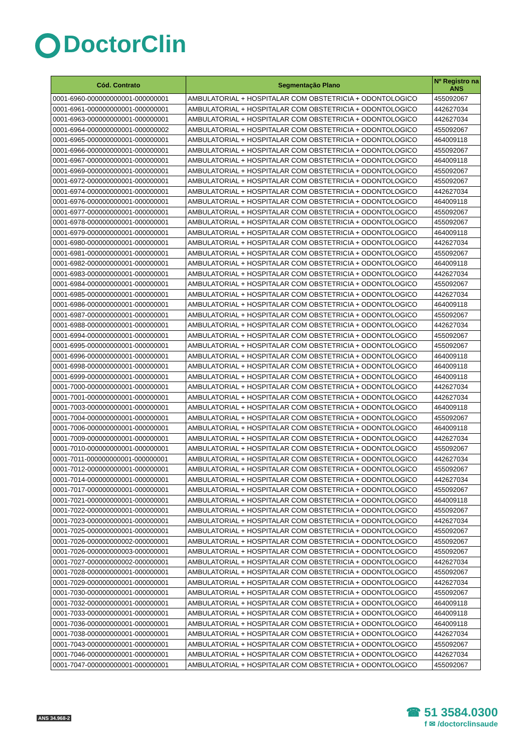DoctorClin
| Cód. Contrato | Segmentação Plano | Nº Registro na ANS |
| --- | --- | --- |
| 0001-6960-000000000001-000000001 | AMBULATORIAL + HOSPITALAR COM OBSTETRICIA + ODONTOLOGICO | 455092067 |
| 0001-6961-000000000001-000000001 | AMBULATORIAL + HOSPITALAR COM OBSTETRICIA + ODONTOLOGICO | 442627034 |
| 0001-6963-000000000001-000000001 | AMBULATORIAL + HOSPITALAR COM OBSTETRICIA + ODONTOLOGICO | 442627034 |
| 0001-6964-000000000001-000000002 | AMBULATORIAL + HOSPITALAR COM OBSTETRICIA + ODONTOLOGICO | 455092067 |
| 0001-6965-000000000001-000000001 | AMBULATORIAL + HOSPITALAR COM OBSTETRICIA + ODONTOLOGICO | 464009118 |
| 0001-6966-000000000001-000000001 | AMBULATORIAL + HOSPITALAR COM OBSTETRICIA + ODONTOLOGICO | 455092067 |
| 0001-6967-000000000001-000000001 | AMBULATORIAL + HOSPITALAR COM OBSTETRICIA + ODONTOLOGICO | 464009118 |
| 0001-6969-000000000001-000000001 | AMBULATORIAL + HOSPITALAR COM OBSTETRICIA + ODONTOLOGICO | 455092067 |
| 0001-6972-000000000001-000000001 | AMBULATORIAL + HOSPITALAR COM OBSTETRICIA + ODONTOLOGICO | 455092067 |
| 0001-6974-000000000001-000000001 | AMBULATORIAL + HOSPITALAR COM OBSTETRICIA + ODONTOLOGICO | 442627034 |
| 0001-6976-000000000001-000000001 | AMBULATORIAL + HOSPITALAR COM OBSTETRICIA + ODONTOLOGICO | 464009118 |
| 0001-6977-000000000001-000000001 | AMBULATORIAL + HOSPITALAR COM OBSTETRICIA + ODONTOLOGICO | 455092067 |
| 0001-6978-000000000001-000000001 | AMBULATORIAL + HOSPITALAR COM OBSTETRICIA + ODONTOLOGICO | 455092067 |
| 0001-6979-000000000001-000000001 | AMBULATORIAL + HOSPITALAR COM OBSTETRICIA + ODONTOLOGICO | 464009118 |
| 0001-6980-000000000001-000000001 | AMBULATORIAL + HOSPITALAR COM OBSTETRICIA + ODONTOLOGICO | 442627034 |
| 0001-6981-000000000001-000000001 | AMBULATORIAL + HOSPITALAR COM OBSTETRICIA + ODONTOLOGICO | 455092067 |
| 0001-6982-000000000001-000000001 | AMBULATORIAL + HOSPITALAR COM OBSTETRICIA + ODONTOLOGICO | 464009118 |
| 0001-6983-000000000001-000000001 | AMBULATORIAL + HOSPITALAR COM OBSTETRICIA + ODONTOLOGICO | 442627034 |
| 0001-6984-000000000001-000000001 | AMBULATORIAL + HOSPITALAR COM OBSTETRICIA + ODONTOLOGICO | 455092067 |
| 0001-6985-000000000001-000000001 | AMBULATORIAL + HOSPITALAR COM OBSTETRICIA + ODONTOLOGICO | 442627034 |
| 0001-6986-000000000001-000000001 | AMBULATORIAL + HOSPITALAR COM OBSTETRICIA + ODONTOLOGICO | 464009118 |
| 0001-6987-000000000001-000000001 | AMBULATORIAL + HOSPITALAR COM OBSTETRICIA + ODONTOLOGICO | 455092067 |
| 0001-6988-000000000001-000000001 | AMBULATORIAL + HOSPITALAR COM OBSTETRICIA + ODONTOLOGICO | 442627034 |
| 0001-6994-000000000001-000000001 | AMBULATORIAL + HOSPITALAR COM OBSTETRICIA + ODONTOLOGICO | 455092067 |
| 0001-6995-000000000001-000000001 | AMBULATORIAL + HOSPITALAR COM OBSTETRICIA + ODONTOLOGICO | 455092067 |
| 0001-6996-000000000001-000000001 | AMBULATORIAL + HOSPITALAR COM OBSTETRICIA + ODONTOLOGICO | 464009118 |
| 0001-6998-000000000001-000000001 | AMBULATORIAL + HOSPITALAR COM OBSTETRICIA + ODONTOLOGICO | 464009118 |
| 0001-6999-000000000001-000000001 | AMBULATORIAL + HOSPITALAR COM OBSTETRICIA + ODONTOLOGICO | 464009118 |
| 0001-7000-000000000001-000000001 | AMBULATORIAL + HOSPITALAR COM OBSTETRICIA + ODONTOLOGICO | 442627034 |
| 0001-7001-000000000001-000000001 | AMBULATORIAL + HOSPITALAR COM OBSTETRICIA + ODONTOLOGICO | 442627034 |
| 0001-7003-000000000001-000000001 | AMBULATORIAL + HOSPITALAR COM OBSTETRICIA + ODONTOLOGICO | 464009118 |
| 0001-7004-000000000001-000000001 | AMBULATORIAL + HOSPITALAR COM OBSTETRICIA + ODONTOLOGICO | 455092067 |
| 0001-7006-000000000001-000000001 | AMBULATORIAL + HOSPITALAR COM OBSTETRICIA + ODONTOLOGICO | 464009118 |
| 0001-7009-000000000001-000000001 | AMBULATORIAL + HOSPITALAR COM OBSTETRICIA + ODONTOLOGICO | 442627034 |
| 0001-7010-000000000001-000000001 | AMBULATORIAL + HOSPITALAR COM OBSTETRICIA + ODONTOLOGICO | 455092067 |
| 0001-7011-000000000001-000000001 | AMBULATORIAL + HOSPITALAR COM OBSTETRICIA + ODONTOLOGICO | 442627034 |
| 0001-7012-000000000001-000000001 | AMBULATORIAL + HOSPITALAR COM OBSTETRICIA + ODONTOLOGICO | 455092067 |
| 0001-7014-000000000001-000000001 | AMBULATORIAL + HOSPITALAR COM OBSTETRICIA + ODONTOLOGICO | 442627034 |
| 0001-7017-000000000001-000000001 | AMBULATORIAL + HOSPITALAR COM OBSTETRICIA + ODONTOLOGICO | 455092067 |
| 0001-7021-000000000001-000000001 | AMBULATORIAL + HOSPITALAR COM OBSTETRICIA + ODONTOLOGICO | 464009118 |
| 0001-7022-000000000001-000000001 | AMBULATORIAL + HOSPITALAR COM OBSTETRICIA + ODONTOLOGICO | 455092067 |
| 0001-7023-000000000001-000000001 | AMBULATORIAL + HOSPITALAR COM OBSTETRICIA + ODONTOLOGICO | 442627034 |
| 0001-7025-000000000001-000000001 | AMBULATORIAL + HOSPITALAR COM OBSTETRICIA + ODONTOLOGICO | 455092067 |
| 0001-7026-000000000002-000000001 | AMBULATORIAL + HOSPITALAR COM OBSTETRICIA + ODONTOLOGICO | 455092067 |
| 0001-7026-000000000003-000000001 | AMBULATORIAL + HOSPITALAR COM OBSTETRICIA + ODONTOLOGICO | 455092067 |
| 0001-7027-000000000002-000000001 | AMBULATORIAL + HOSPITALAR COM OBSTETRICIA + ODONTOLOGICO | 442627034 |
| 0001-7028-000000000001-000000001 | AMBULATORIAL + HOSPITALAR COM OBSTETRICIA + ODONTOLOGICO | 455092067 |
| 0001-7029-000000000001-000000001 | AMBULATORIAL + HOSPITALAR COM OBSTETRICIA + ODONTOLOGICO | 442627034 |
| 0001-7030-000000000001-000000001 | AMBULATORIAL + HOSPITALAR COM OBSTETRICIA + ODONTOLOGICO | 455092067 |
| 0001-7032-000000000001-000000001 | AMBULATORIAL + HOSPITALAR COM OBSTETRICIA + ODONTOLOGICO | 464009118 |
| 0001-7033-000000000001-000000001 | AMBULATORIAL + HOSPITALAR COM OBSTETRICIA + ODONTOLOGICO | 464009118 |
| 0001-7036-000000000001-000000001 | AMBULATORIAL + HOSPITALAR COM OBSTETRICIA + ODONTOLOGICO | 464009118 |
| 0001-7038-000000000001-000000001 | AMBULATORIAL + HOSPITALAR COM OBSTETRICIA + ODONTOLOGICO | 442627034 |
| 0001-7043-000000000001-000000001 | AMBULATORIAL + HOSPITALAR COM OBSTETRICIA + ODONTOLOGICO | 455092067 |
| 0001-7046-000000000001-000000001 | AMBULATORIAL + HOSPITALAR COM OBSTETRICIA + ODONTOLOGICO | 442627034 |
| 0001-7047-000000000001-000000001 | AMBULATORIAL + HOSPITALAR COM OBSTETRICIA + ODONTOLOGICO | 455092067 |
ANS 34.968-2
☎ 51 3584.0300
f ✉ /doctorclinsaude